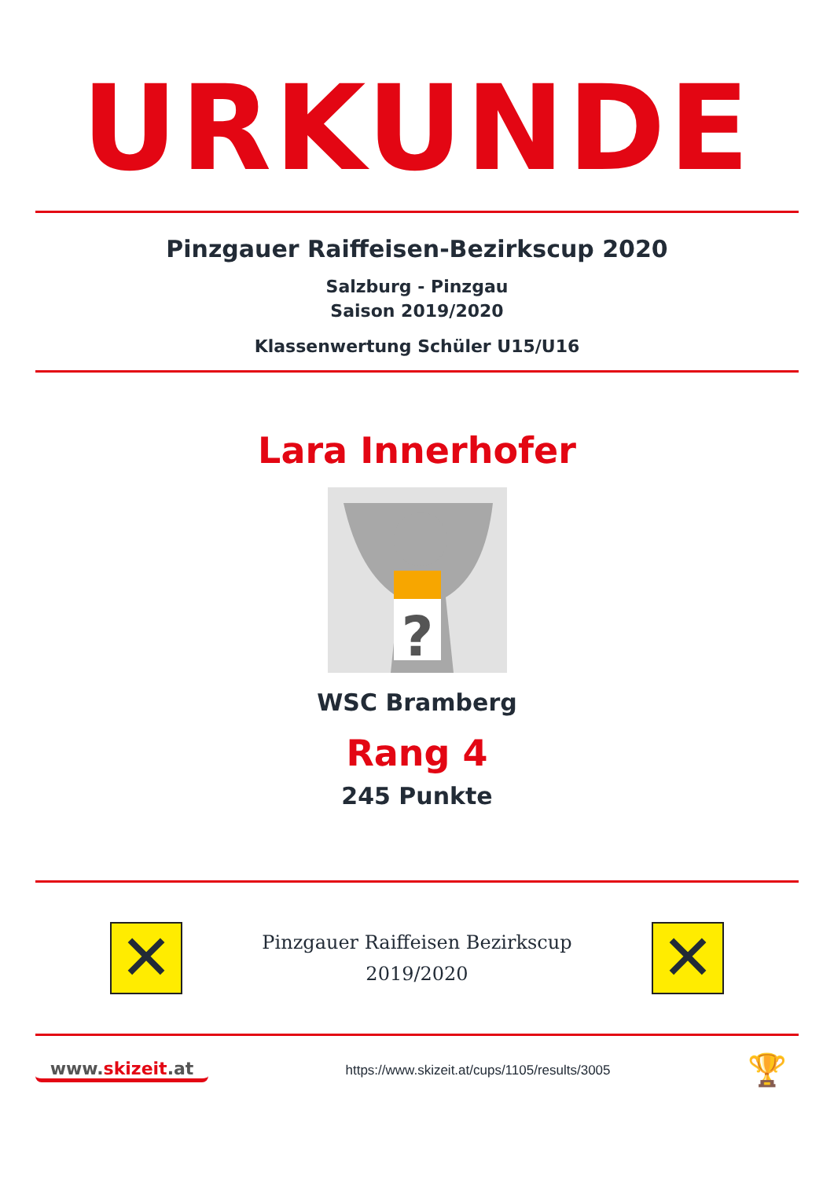URKUNDE
Pinzgauer Raiffeisen-Bezirkscup 2020
Salzburg - Pinzgau
Saison 2019/2020
Klassenwertung Schüler U15/U16
Lara Innerhofer
?
WSC Bramberg
Rang 4
245 Punkte
✕
Pinzgauer Raiffeisen Bezirkscup
2019/2020
✕
www.skizeit.at
https://www.skizeit.at/cups/1105/results/3005
🏆